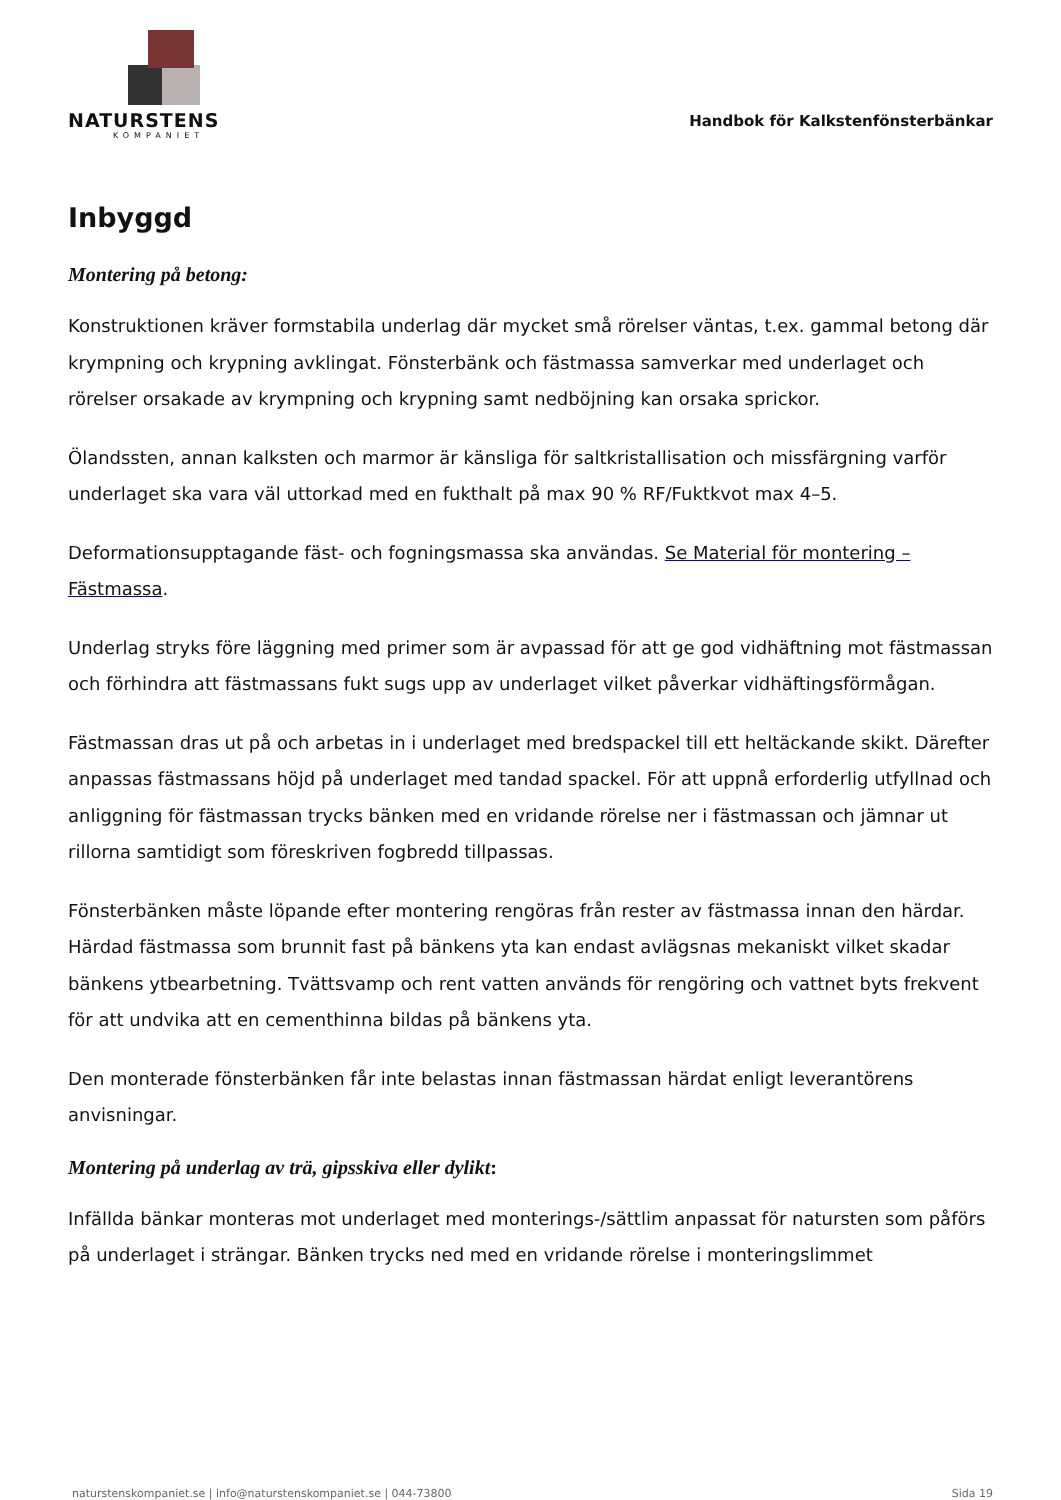NATURSTENS
KOMPANIET
Handbok för Kalkstenfönsterbänkar
Inbyggd
Montering på betong:
Konstruktionen kräver formstabila underlag där mycket små rörelser väntas, t.ex. gammal betong där krympning och krypning avklingat. Fönsterbänk och fästmassa samverkar med underlaget och rörelser orsakade av krympning och krypning samt nedböjning kan orsaka sprickor.
Ölandssten, annan kalksten och marmor är känsliga för saltkristallisation och missfärgning varför underlaget ska vara väl uttorkad med en fukthalt på max 90 % RF/Fuktkvot max 4–5.
Deformationsupptagande fäst- och fogningsmassa ska användas. Se Material för montering – Fästmassa.
Underlag stryks före läggning med primer som är avpassad för att ge god vidhäftning mot fästmassan och förhindra att fästmassans fukt sugs upp av underlaget vilket påverkar vidhäftingsförmågan.
Fästmassan dras ut på och arbetas in i underlaget med bredspackel till ett heltäckande skikt. Därefter anpassas fästmassans höjd på underlaget med tandad spackel. För att uppnå erforderlig utfyllnad och anliggning för fästmassan trycks bänken med en vridande rörelse ner i fästmassan och jämnar ut rillorna samtidigt som föreskriven fogbredd tillpassas.
Fönsterbänken måste löpande efter montering rengöras från rester av fästmassa innan den härdar. Härdad fästmassa som brunnit fast på bänkens yta kan endast avlägsnas mekaniskt vilket skadar bänkens ytbearbetning. Tvättsvamp och rent vatten används för rengöring och vattnet byts frekvent för att undvika att en cementhinna bildas på bänkens yta.
Den monterade fönsterbänken får inte belastas innan fästmassan härdat enligt leverantörens anvisningar.
Montering på underlag av trä, gipsskiva eller dylikt:
Infällda bänkar monteras mot underlaget med monterings-/sättlim anpassat för natursten som påförs på underlaget i strängar. Bänken trycks ned med en vridande rörelse i monteringslimmet
naturstenskompaniet.se | info@naturstenskompaniet.se | 044-73800 Sida 19